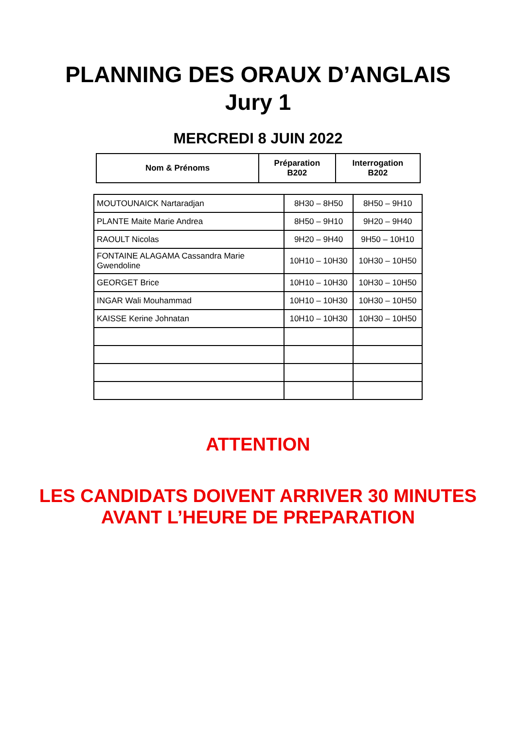PLANNING DES ORAUX D’ANGLAIS
Jury 1
MERCREDI 8 JUIN 2022
| Nom & Prénoms | Préparation B202 | Interrogation B202 |
| --- | --- | --- |
| MOUTOUNAICK Nartaradjan | 8H30 – 8H50 | 8H50 – 9H10 |
| PLANTE Maite Marie Andrea | 8H50 – 9H10 | 9H20 – 9H40 |
| RAOULT Nicolas | 9H20 – 9H40 | 9H50 – 10H10 |
| FONTAINE ALAGAMA Cassandra Marie Gwendoline | 10H10 – 10H30 | 10H30 – 10H50 |
| GEORGET Brice | 10H10 – 10H30 | 10H30 – 10H50 |
| INGAR Wali Mouhammad | 10H10 – 10H30 | 10H30 – 10H50 |
| KAISSE Kerine Johnatan | 10H10 – 10H30 | 10H30 – 10H50 |
ATTENTION
LES CANDIDATS DOIVENT ARRIVER 30 MINUTES
AVANT L’HEURE DE PREPARATION